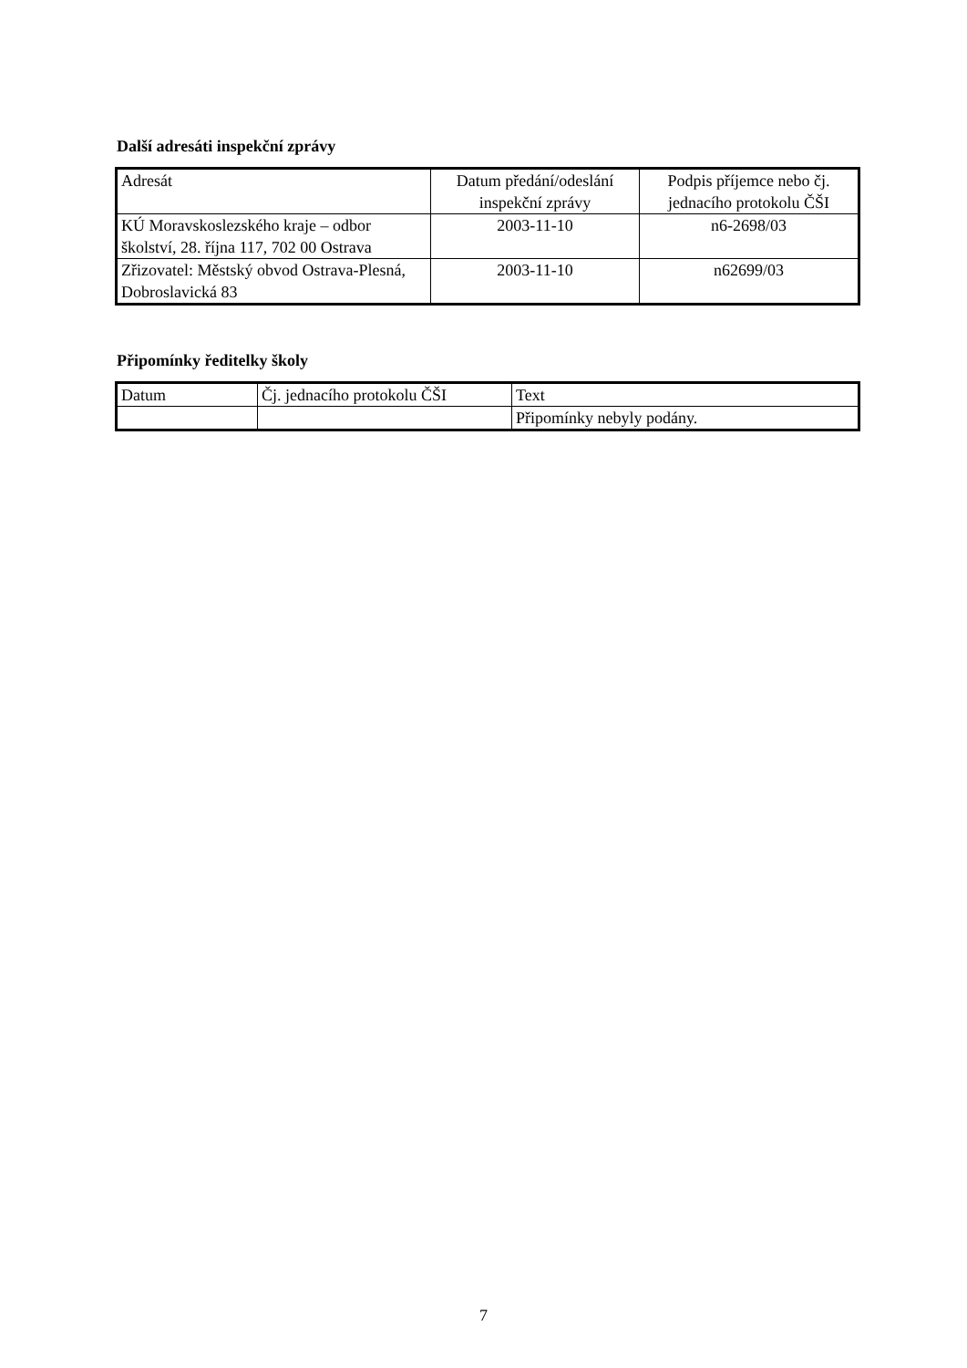Další adresáti inspekční zprávy
| Adresát | Datum předání/odeslání inspekční zprávy | Podpis příjemce nebo čj. jednacího protokolu ČŠI |
| --- | --- | --- |
| KÚ Moravskoslezského kraje – odbor školství, 28. října 117, 702 00 Ostrava | 2003-11-10 | n6-2698/03 |
| Zřizovatel: Městský obvod Ostrava-Plesná, Dobroslavická 83 | 2003-11-10 | n62699/03 |
Připomínky ředitelky školy
| Datum | Čj. jednacího protokolu ČŠI | Text |
| --- | --- | --- |
| | | Připomínky nebyly podány. |
7